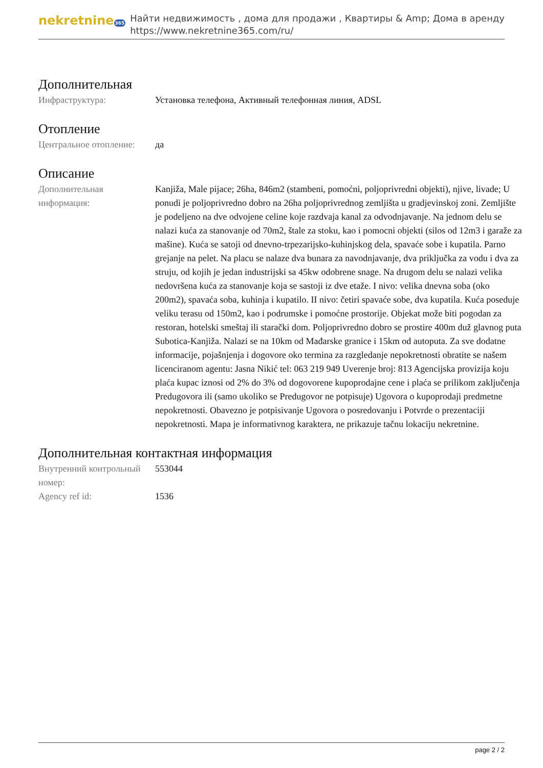nekretnine365
Найти недвижимость , дома для продажи , Квартиры & Amp; Дома в аренду
https://www.nekretnine365.com/ru/
Дополнительная
| Инфраструктура: | Установка телефона, Активный телефонная линия, ADSL |
Отопление
| Центральное отопление: | да |
Описание
| Дополнительная информация: | Kanjiža, Male pijace; 26ha, 846m2 (stambeni, pomoćni, poljoprivredni objekti), njive, livade; U ponudi je poljoprivredno dobro na 26ha poljoprivrednog zemljišta u gradjevinskoj zoni. Zemljište je podeljeno na dve odvojene celine koje razdvaja kanal za odvodnjavanje. Na jednom delu se nalazi kuća za stanovanje od 70m2, štale za stoku, kao i pomocni objekti (silos od 12m3 i garaže za mašine). Kuća se satoji od dnevno-trpezarijsko-kuhinjskog dela, spavaće sobe i kupatila. Parno grejanje na pelet. Na placu se nalaze dva bunara za navodnjavanje, dva priključka za vodu i dva za struju, od kojih je jedan industrijski sa 45kw odobrene snage. Na drugom delu se nalazi velika nedovršena kuća za stanovanje koja se sastoji iz dve etaže. I nivo: velika dnevna soba (oko 200m2), spavaća soba, kuhinja i kupatilo. II nivo: četiri spavaće sobe, dva kupatila. Kuća poseduje veliku terasu od 150m2, kao i podrumske i pomoćne prostorije. Objekat može biti pogodan za restoran, hotelski smeštaj ili starački dom. Poljoprivredno dobro se prostire 400m duž glavnog puta Subotica-Kanjiža. Nalazi se na 10km od Mađarske granice i 15km od autoputa. Za sve dodatne informacije, pojašnjenja i dogovore oko termina za razgledanje nepokretnosti obratite se našem licenciranom agentu: Jasna Nikić tel: 063 219 949 Uverenje broj: 813 Agencijska provizija koju plaća kupac iznosi od 2% do 3% od dogovorene kupoprodajne cene i plaća se prilikom zaključenja Predugovora ili (samo ukoliko se Predugovor ne potpisuje) Ugovora o kupoprodaji predmetne nepokretnosti. Obavezno je potpisivanje Ugovora o posredovanju i Potvrde o prezentaciji nepokretnosti. Mapa je informativnog karaktera, ne prikazuje tačnu lokaciju nekretnine. |
Дополнительная контактная информация
| Внутренний контрольный номер: | 553044 |
| Agency ref id: | 1536 |
page 2 / 2